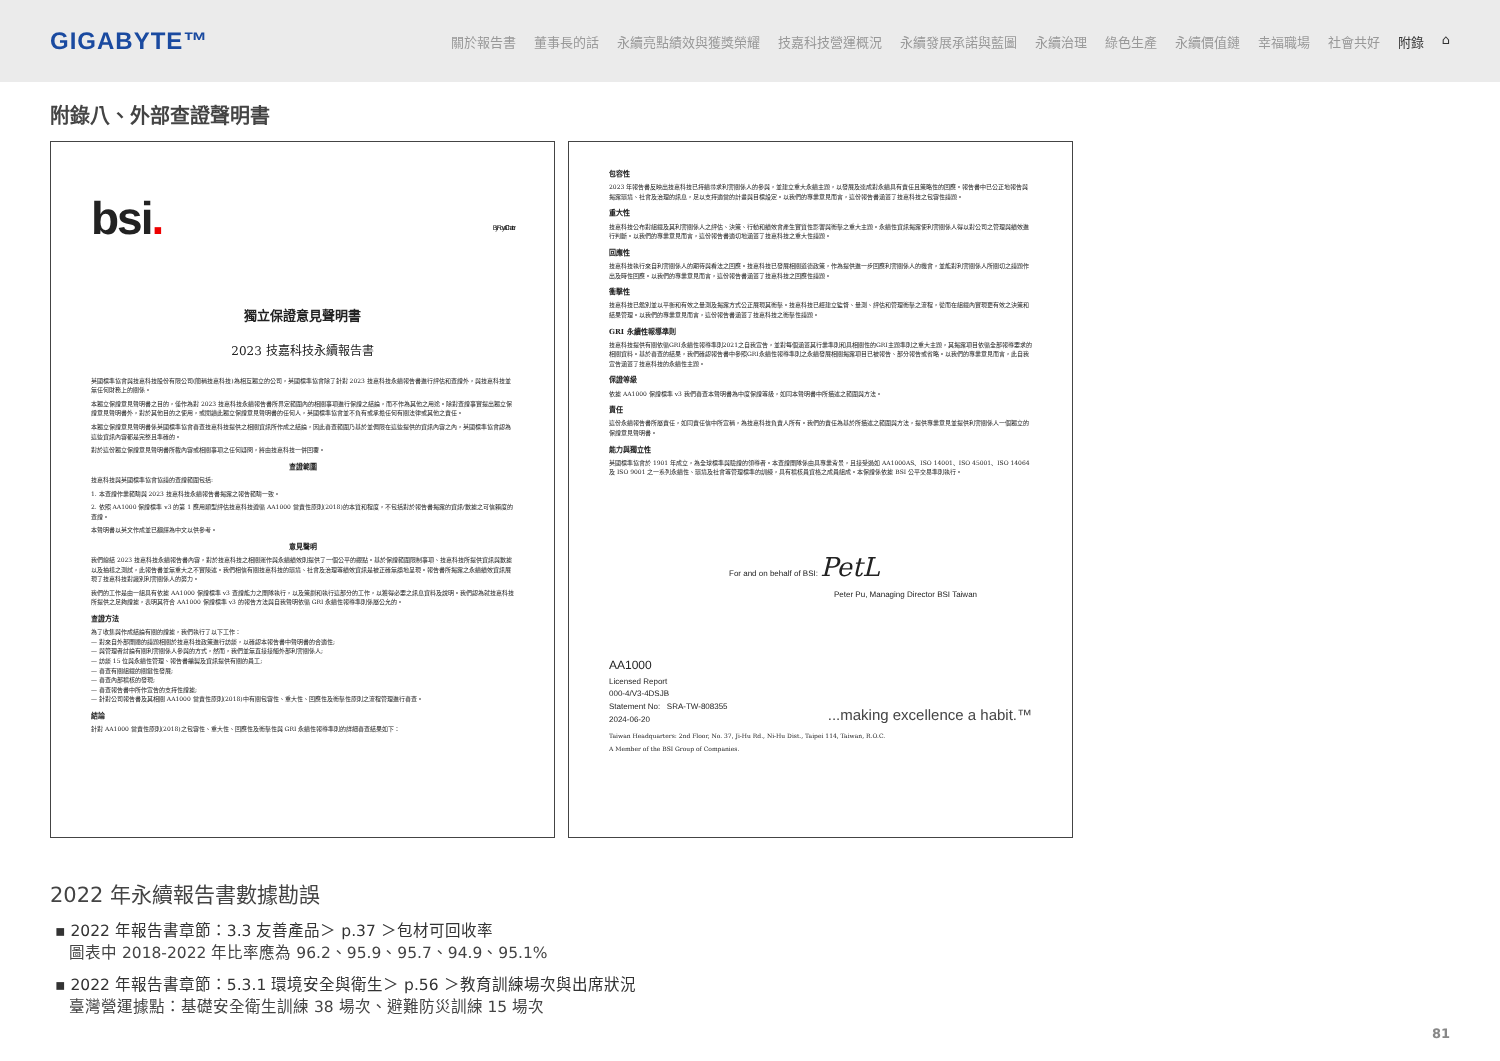GIGABYTE™
關於報告書 董事長的話 永續亮點績效與獲獎榮耀 技嘉科技營運概況 永續發展承諾與藍圖 永續治理 綠色生產 永續價值鏈 幸福職場 社會共好 附錄 ⌂
附錄八、外部查證聲明書
bsi. By Royal Charter
獨立保證意見聲明書
2023 技嘉科技永續報告書
英國標準協會與技嘉科技股份有限公司(簡稱技嘉科技)為相互獨立的公司，英國標準協會除了針對 2023 技嘉科技永續報告書進行評估和查證外，與技嘉科技並無任何財務上的關係。
本獨立保證意見聲明書之目的，僅作為對 2023 技嘉科技永續報告書所界定範圍內的相關事項進行保證之結論，而不作為其他之用途。除對查證事實提出獨立保證意見聲明書外，對於其他目的之使用，或閱讀此獨立保證意見聲明書的任何人，英國標準協會並不負有或承擔任何有關法律或其他之責任。
本獨立保證意見聲明書係英國標準協會審查技嘉科技提供之相關資訊所作成之結論，因此審查範圍乃基於並侷限在這些提供的資訊內容之內，英國標準協會認為這些資訊內容都是完整且準確的。
對於這份獨立保證意見聲明書所載內容或相關事項之任何疑問，將由技嘉科技一併回覆。
查證範圍
技嘉科技與英國標準協會協議的查證範圍包括:
1. 本查證作業範疇與 2023 技嘉科技永續報告書揭露之報告範疇一致。
2. 依照 AA1000 保證標準 v3 的第 1 應用類型評估技嘉科技遵循 AA1000 當責性原則(2018)的本質和程度，不包括對於報告書揭露的資訊/數據之可信賴度的查證。
本聲明書以英文作成並已翻譯為中文以供參考。
意見聲明
我們總結 2023 技嘉科技永續報告書內容，對於技嘉科技之相關運作與永續績效則提供了一個公平的觀點。基於保證範圍限制事項、技嘉科技所提供資訊與數據以及抽樣之測試，此報告書並無重大之不實陳述。我們相信有關技嘉科技的環境、社會及治理等績效資訊是被正確無誤地呈現。報告書所揭露之永續績效資訊展現了技嘉科技對識別利害關係人的努力。
我們的工作是由一組具有依據 AA1000 保證標準 v3 查證能力之團隊執行，以及策劃和執行這部分的工作，以獲得必要之訊息資料及說明。我們認為就技嘉科技所提供之足夠證據，表明其符合 AA1000 保證標準 v3 的報告方法與自我聲明依循 GRI 永續性報導準則係屬公允的。
查證方法
為了收集與作成結論有關的證據，我們執行了以下工作：
— 對來自外部團體的議題相關於技嘉科技政策進行訪談，以確認本報告書中聲明書的合適性;
— 與管理者討論有關利害關係人參與的方式，然而，我們並無直接接觸外部利害關係人;
— 訪談 15 位與永續性管理、報告書編製及資訊提供有關的員工;
— 審查有關組織的關鍵性發展;
— 審查內部稽核的發現;
— 審查報告書中所作宣告的支持性證據;
— 針對公司報告書及其相關 AA1000 當責性原則(2018)中有關包容性、重大性、回應性及衝擊性原則之流程管理進行審查。
結論
針對 AA1000 當責性原則(2018)之包容性、重大性、回應性及衝擊性與 GRI 永續性報導準則的詳細審查結果如下：
包容性
2023 年報告書反映出技嘉科技已持續尋求利害關係人的參與，並建立重大永續主題，以發展及達成對永續具有責任且策略性的回應。報告書中已公正地報告與揭露環境、社會及治理的訊息，足以支持適當的計畫與目標設定。以我們的專業意見而言，這份報告書涵蓋了技嘉科技之包容性議題。
重大性
技嘉科技公布對組織及其利害關係人之評估、決策、行動和績效會產生實質性影響與衝擊之重大主題。永續性資訊揭露使利害關係人得以對公司之管理與績效進行判斷。以我們的專業意見而言，這份報告書適切地涵蓋了技嘉科技之重大性議題。
回應性
技嘉科技執行來自利害關係人的期待與看法之回應。技嘉科技已發展相關道德政策，作為提供進一步回應利害關係人的機會，並能對利害關係人所關切之議題作出及時性回應。以我們的專業意見而言，這份報告書涵蓋了技嘉科技之回應性議題。
衝擊性
技嘉科技已鑑別並以平衡和有效之量測及揭露方式公正展現其衝擊。技嘉科技已經建立監督、量測、評估和管理衝擊之流程，從而在組織內實現更有效之決策和結果管理。以我們的專業意見而言，這份報告書涵蓋了技嘉科技之衝擊性議題。
GRI 永續性報導準則
技嘉科技提供有關依循GRI永續性報導準則2021之自我宣告，並對每個涵蓋其行業準則和具相關性的GRI主題準則之重大主題，其揭露項目依循全部報導要求的相關資料。基於審查的結果，我們確認報告書中參照GRI永續性報導準則之永續發展相關揭露項目已被報告、部分報告或省略。以我們的專業意見而言，此自我宣告涵蓋了技嘉科技的永續性主題。
保證等級
依據 AA1000 保證標準 v3 我們審查本聲明書為中度保證等級，如同本聲明書中所描述之範圍與方法。
責任
這份永續報告書所屬責任，如同責任信中所宣稱，為技嘉科技負責人所有。我們的責任為基於所描述之範圍與方法，提供專業意見並提供利害關係人一個獨立的保證意見聲明書。
能力與獨立性
英國標準協會於 1901 年成立，為全球標準與驗證的領導者。本查證團隊係由具專業背景，且接受過如 AA1000AS、ISO 14001、ISO 45001、ISO 14064 及 ISO 9001 之一系列永續性、環境及社會等管理標準的訓練，具有稽核員資格之成員組成。本保證係依據 BSI 公平交易準則執行。
For and on behalf of BSI: PetL
Peter Pu, Managing Director BSI Taiwan
AA1000
Licensed Report
000-4/V3-4DSJB
Statement No: SRA-TW-808355
2024-06-20
...making excellence a habit.™
Taiwan Headquarters: 2nd Floor, No. 37, Ji-Hu Rd., Ni-Hu Dist., Taipei 114, Taiwan, R.O.C.
A Member of the BSI Group of Companies.
2022 年永續報告書數據勘誤
▪ 2022 年報告書章節：3.3 友善產品＞ p.37 ＞包材可回收率
圖表中 2018-2022 年比率應為 96.2、95.9、95.7、94.9、95.1%
▪ 2022 年報告書章節：5.3.1 環境安全與衛生＞ p.56 ＞教育訓練場次與出席狀況
臺灣營運據點：基礎安全衛生訓練 38 場次、避難防災訓練 15 場次
81